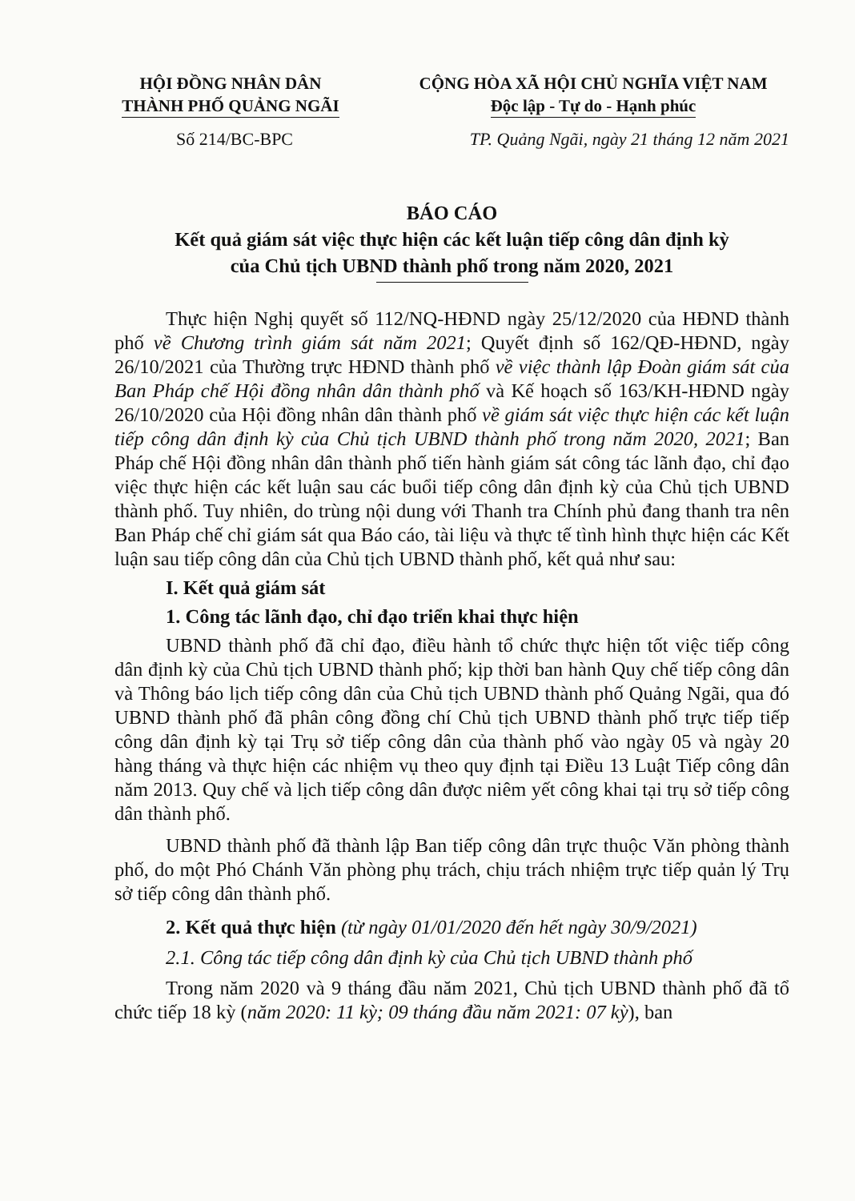HỘI ĐỒNG NHÂN DÂN
THÀNH PHỐ QUẢNG NGÃI
CỘNG HÒA XÃ HỘI CHỦ NGHĨA VIỆT NAM
Độc lập - Tự do - Hạnh phúc
Số 214/BC-BPC TP. Quảng Ngãi, ngày 21 tháng 12 năm 2021
BÁO CÁO
Kết quả giám sát việc thực hiện các kết luận tiếp công dân định kỳ
của Chủ tịch UBND thành phố trong năm 2020, 2021
Thực hiện Nghị quyết số 112/NQ-HĐND ngày 25/12/2020 của HĐND thành phố về Chương trình giám sát năm 2021; Quyết định số 162/QĐ-HĐND, ngày 26/10/2021 của Thường trực HĐND thành phố về việc thành lập Đoàn giám sát của Ban Pháp chế Hội đồng nhân dân thành phố và Kế hoạch số 163/KH-HĐND ngày 26/10/2020 của Hội đồng nhân dân thành phố về giám sát việc thực hiện các kết luận tiếp công dân định kỳ của Chủ tịch UBND thành phố trong năm 2020, 2021; Ban Pháp chế Hội đồng nhân dân thành phố tiến hành giám sát công tác lãnh đạo, chỉ đạo việc thực hiện các kết luận sau các buổi tiếp công dân định kỳ của Chủ tịch UBND thành phố. Tuy nhiên, do trùng nội dung với Thanh tra Chính phủ đang thanh tra nên Ban Pháp chế chỉ giám sát qua Báo cáo, tài liệu và thực tế tình hình thực hiện các Kết luận sau tiếp công dân của Chủ tịch UBND thành phố, kết quả như sau:
I. Kết quả giám sát
1. Công tác lãnh đạo, chỉ đạo triển khai thực hiện
UBND thành phố đã chỉ đạo, điều hành tổ chức thực hiện tốt việc tiếp công dân định kỳ của Chủ tịch UBND thành phố; kịp thời ban hành Quy chế tiếp công dân và Thông báo lịch tiếp công dân của Chủ tịch UBND thành phố Quảng Ngãi, qua đó UBND thành phố đã phân công đồng chí Chủ tịch UBND thành phố trực tiếp tiếp công dân định kỳ tại Trụ sở tiếp công dân của thành phố vào ngày 05 và ngày 20 hàng tháng và thực hiện các nhiệm vụ theo quy định tại Điều 13 Luật Tiếp công dân năm 2013. Quy chế và lịch tiếp công dân được niêm yết công khai tại trụ sở tiếp công dân thành phố.
UBND thành phố đã thành lập Ban tiếp công dân trực thuộc Văn phòng thành phố, do một Phó Chánh Văn phòng phụ trách, chịu trách nhiệm trực tiếp quản lý Trụ sở tiếp công dân thành phố.
2. Kết quả thực hiện (từ ngày 01/01/2020 đến hết ngày 30/9/2021)
2.1. Công tác tiếp công dân định kỳ của Chủ tịch UBND thành phố
Trong năm 2020 và 9 tháng đầu năm 2021, Chủ tịch UBND thành phố đã tổ chức tiếp 18 kỳ (năm 2020: 11 kỳ; 09 tháng đầu năm 2021: 07 kỳ), ban